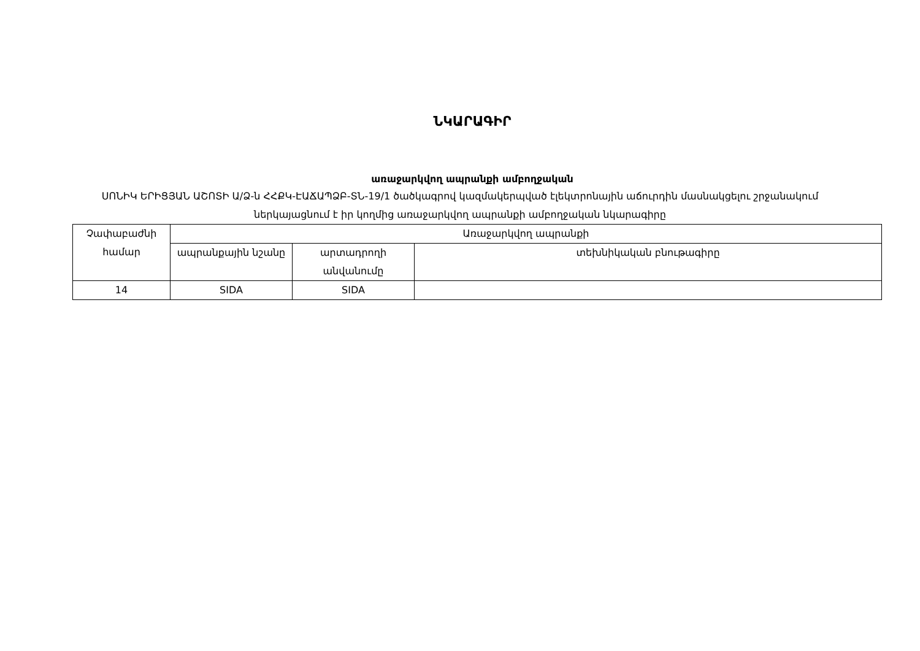ՆԿԱՐԱԳԻՐ
առաջարկվող ապրանքի ամբողջական
ՍՈՆԻԿ ԵՐԻՑՅԱՆ ԱՇՈՏԻ Ա/Ձ-ն ՀՀՔԿ-ԷԱՃԱՊՁԲ-ՏՆ-19/1 ծածկագրով կազմակերպված էլեկտրոնային աճուրդին մասնակցելու շրջանակում ներկայացնում է իր կողմից առաջարկվող ապրանքի ամբողջական նկարագիրը
| Չափաբաժնի համար | Առաջարկվող ապրանքի | | |
| --- | --- | --- | --- |
| | ապրանքային նշանը | արտադրողի անվանումը | տեխնիկական բնութագիրը |
| 14 | SIDA | SIDA | |